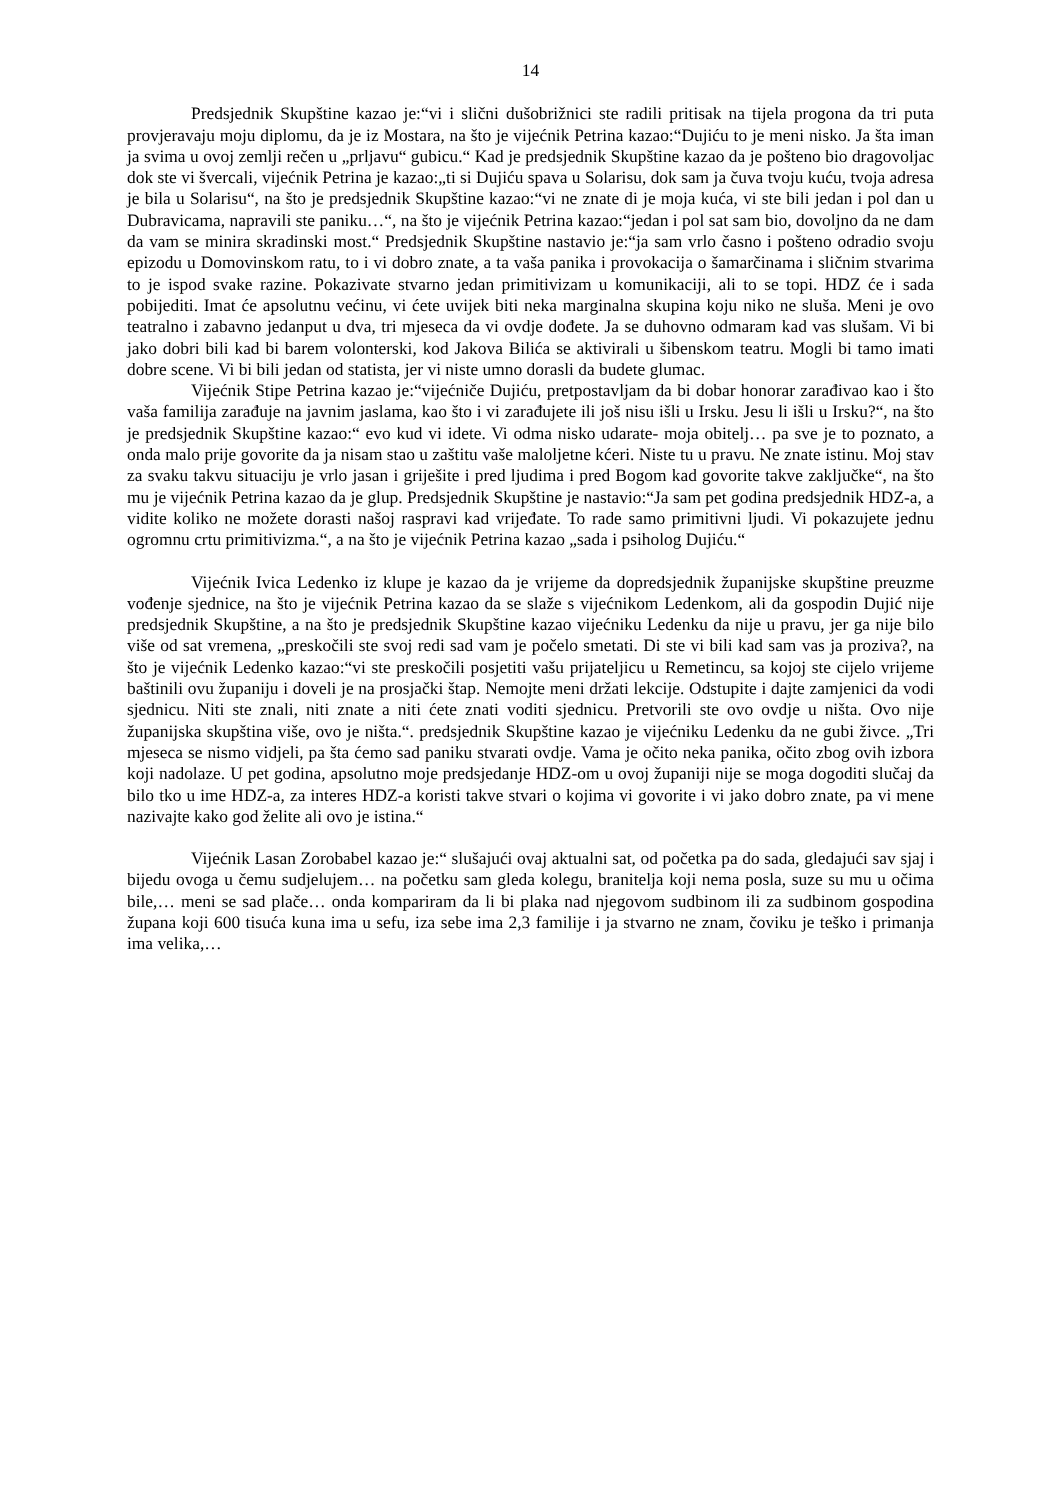14
Predsjednik Skupštine kazao je:“vi i slični dušobrižnici ste radili pritisak na tijela progona da tri puta provjeravaju moju diplomu, da je iz Mostara, na što je vijećnik Petrina kazao:“Dujiću to je meni nisko. Ja šta iman ja svima u ovoj zemlji rečen u „prljavu“ gubicu.“ Kad je predsjednik Skupštine kazao da je pošteno bio dragovoljac dok ste vi švercali, vijećnik Petrina je kazao:„ti si Dujiću spava u Solarisu, dok sam ja čuva tvoju kuću, tvoja adresa je bila u Solarisu“, na što je predsjednik Skupštine kazao:“vi ne znate di je moja kuća, vi ste bili jedan i pol dan u Dubravicama, napravili ste paniku…“, na što je vijećnik Petrina kazao:“jedan i pol sat sam bio, dovoljno da ne dam da vam se minira skradinski most.“ Predsjednik Skupštine nastavio je:“ja sam vrlo časno i pošteno odradio svoju epizodu u Domovinskom ratu, to i vi dobro znate, a ta vaša panika i provokacija o šamarčinama i sličnim stvarima to je ispod svake razine. Pokazivate stvarno jedan primitivizam u komunikaciji, ali to se topi. HDZ će i sada pobijediti. Imat će apsolutnu većinu, vi ćete uvijek biti neka marginalna skupina koju niko ne sluša. Meni je ovo teatralno i zabavno jedanput u dva, tri mjeseca da vi ovdje dođete. Ja se duhovno odmaram kad vas slušam. Vi bi jako dobri bili kad bi barem volonterski, kod Jakova Bilića se aktivirali u šibenskom teatru. Mogli bi tamo imati dobre scene. Vi bi bili jedan od statista, jer vi niste umno dorasli da budete glumac.
Vijećnik Stipe Petrina kazao je:“vijećniče Dujiću, pretpostavljam da bi dobar honorar zarađivao kao i što vaša familija zarađuje na javnim jaslama, kao što i vi zarađujete ili još nisu išli u Irsku. Jesu li išli u Irsku?“, na što je predsjednik Skupštine kazao:“ evo kud vi idete. Vi odma nisko udarate- moja obitelj… pa sve je to poznato, a onda malo prije govorite da ja nisam stao u zaštitu vaše maloljetne kćeri. Niste tu u pravu. Ne znate istinu. Moj stav za svaku takvu situaciju je vrlo jasan i griješite i pred ljudima i pred Bogom kad govorite takve zaključke“, na što mu je vijećnik Petrina kazao da je glup. Predsjednik Skupštine je nastavio:“Ja sam pet godina predsjednik HDZ-a, a vidite koliko ne možete dorasti našoj raspravi kad vrijeđate. To rade samo primitivni ljudi. Vi pokazujete jednu ogromnu crtu primitivizma.“, a na što je vijećnik Petrina kazao „sada i psiholog Dujiću.“
Vijećnik Ivica Ledenko iz klupe je kazao da je vrijeme da dopredsjednik županijske skupštine preuzme vođenje sjednice, na što je vijećnik Petrina kazao da se slaže s vijećnikom Ledenkom, ali da gospodin Dujić nije predsjednik Skupštine, a na što je predsjednik Skupštine kazao vijećniku Ledenku da nije u pravu, jer ga nije bilo više od sat vremena, „preskočili ste svoj redi sad vam je počelo smetati. Di ste vi bili kad sam vas ja proziva?, na što je vijećnik Ledenko kazao:“vi ste preskočili posjetiti vašu prijateljicu u Remetincu, sa kojoj ste cijelo vrijeme baštinili ovu županiju i doveli je na prosjački štap. Nemojte meni držati lekcije. Odstupite i dajte zamjenici da vodi sjednicu. Niti ste znali, niti znate a niti ćete znati voditi sjednicu. Pretvorili ste ovo ovdje u ništa. Ovo nije županijska skupština više, ovo je ništa.“. predsjednik Skupštine kazao je vijećniku Ledenku da ne gubi živce. „Tri mjeseca se nismo vidjeli, pa šta ćemo sad paniku stvarati ovdje. Vama je očito neka panika, očito zbog ovih izbora koji nadolaze. U pet godina, apsolutno moje predsjedanje HDZ-om u ovoj županiji nije se moga dogoditi slučaj da bilo tko u ime HDZ-a, za interes HDZ-a koristi takve stvari o kojima vi govorite i vi jako dobro znate, pa vi mene nazivajte kako god želite ali ovo je istina.“
Vijećnik Lasan Zorobabel kazao je:“ slušajući ovaj aktualni sat, od početka pa do sada, gledajući sav sjaj i bijedu ovoga u čemu sudjelujem… na početku sam gleda kolegu, branitelja koji nema posla, suze su mu u očima bile,… meni se sad plače… onda kompariram da li bi plaka nad njegovom sudbinom ili za sudbinom gospodina župana koji 600 tisuća kuna ima u sefu, iza sebe ima 2,3 familije i ja stvarno ne znam, čoviku je teško i primanja ima velika,…